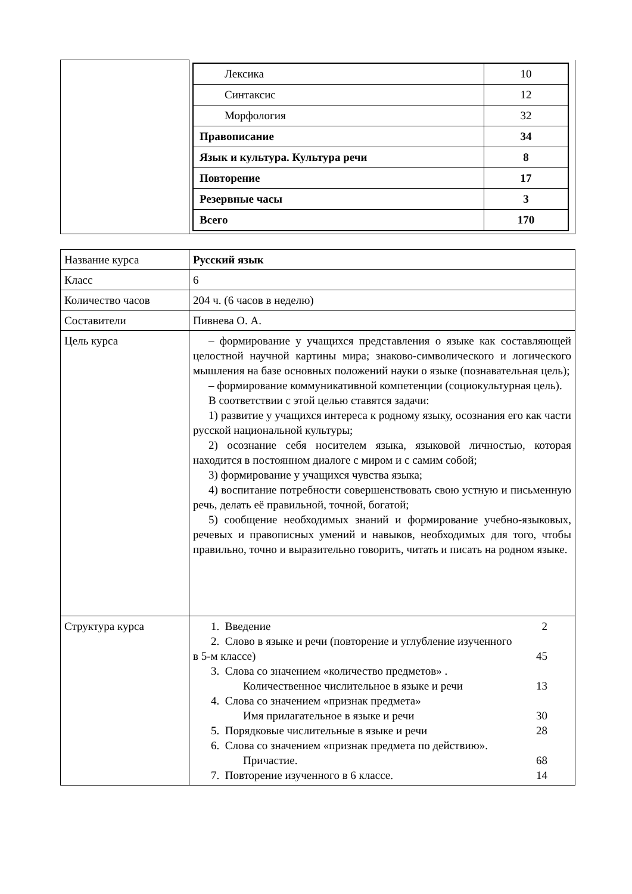| | / Лексика / 10 / / Синтаксис / 12 / / Морфология / 32 / / Правописание / 34 / / Язык и культура. Культура речи / 8 / / Повторение / 17 / / Резервные часы / 3 / / Всего / 170 / |
| Название курса | Русский язык |
| Класс | 6 |
| Количество часов | 204 ч. (6 часов в неделю) |
| Составители | Пивнева О. А. |
| Цель курса | – формирование у учащихся представления о языке как составляющей целостной научной картины мира; знаково-символического и логического мышления на базе основных положений науки о языке (познавательная цель); – формирование коммуникативной компетенции (социокультурная цель). В соответствии с этой целью ставятся задачи: 1) развитие у учащихся интереса к родному языку, осознания его как части русской национальной культуры; 2) осознание себя носителем языка, языковой личностью, которая находится в постоянном диалоге с миром и с самим собой; 3) формирование у учащихся чувства языка; 4) воспитание потребности совершенствовать свою устную и письменную речь, делать её правильной, точной, богатой; 5) сообщение необходимых знаний и формирование учебно-языковых, речевых и правописных умений и навыков, необходимых для того, чтобы правильно, точно и выразительно говорить, читать и писать на родном языке. |
| Структура курса | 1. Введение 2 2. Слово в языке и речи (повторение и углубление изученного в 5-м классе) 45 3. Слова со значением «количество предметов» . Количественное числительное в языке и речи 13 4. Слова со значением «признак предмета» Имя прилагательное в языке и речи 30 5. Порядковые числительные в языке и речи 28 6. Слова со значением «признак предмета по действию». Причастие. 68 7. Повторение изученного в 6 классе. 14 |